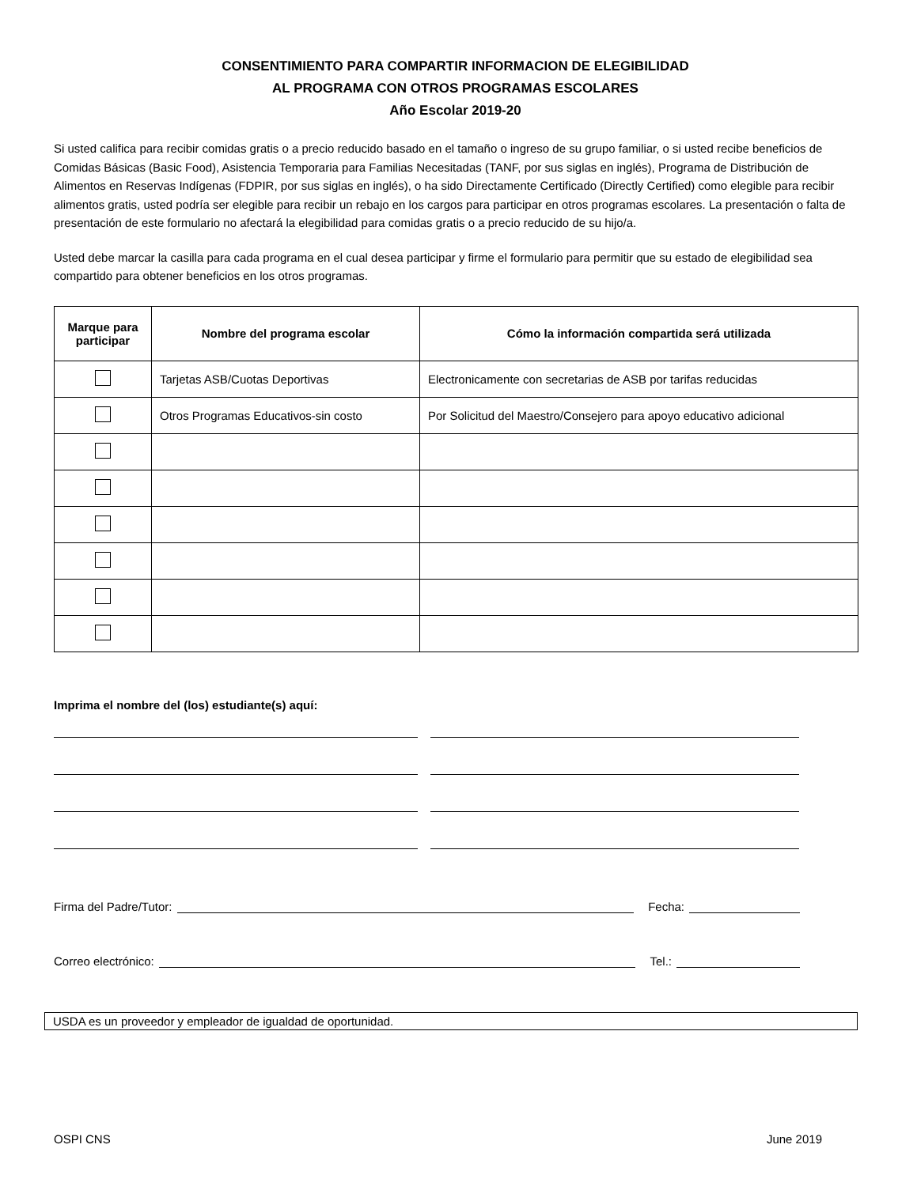CONSENTIMIENTO PARA COMPARTIR INFORMACION DE ELEGIBILIDAD
AL PROGRAMA CON OTROS PROGRAMAS ESCOLARES
Año Escolar 2019-20
Si usted califica para recibir comidas gratis o a precio reducido basado en el tamaño o ingreso de su grupo familiar, o si usted recibe beneficios de Comidas Básicas (Basic Food), Asistencia Temporaria para Familias Necesitadas (TANF, por sus siglas en inglés), Programa de Distribución de Alimentos en Reservas Indígenas (FDPIR, por sus siglas en inglés), o ha sido Directamente Certificado (Directly Certified) como elegible para recibir alimentos gratis, usted podría ser elegible para recibir un rebajo en los cargos para participar en otros programas escolares. La presentación o falta de presentación de este formulario no afectará la elegibilidad para comidas gratis o a precio reducido de su hijo/a.
Usted debe marcar la casilla para cada programa en el cual desea participar y firme el formulario para permitir que su estado de elegibilidad sea compartido para obtener beneficios en los otros programas.
| Marque para participar | Nombre del programa escolar | Cómo la información compartida será utilizada |
| --- | --- | --- |
| | Tarjetas ASB/Cuotas Deportivas | Electronicamente con secretarias de ASB por tarifas reducidas |
| | Otros Programas Educativos-sin costo | Por Solicitud del Maestro/Consejero para apoyo educativo adicional |
Imprima el nombre del (los) estudiante(s) aquí:
Firma del Padre/Tutor: Fecha:
Correo electrónico: Tel.:
USDA es un proveedor y empleador de igualdad de oportunidad.
OSPI CNS June 2019